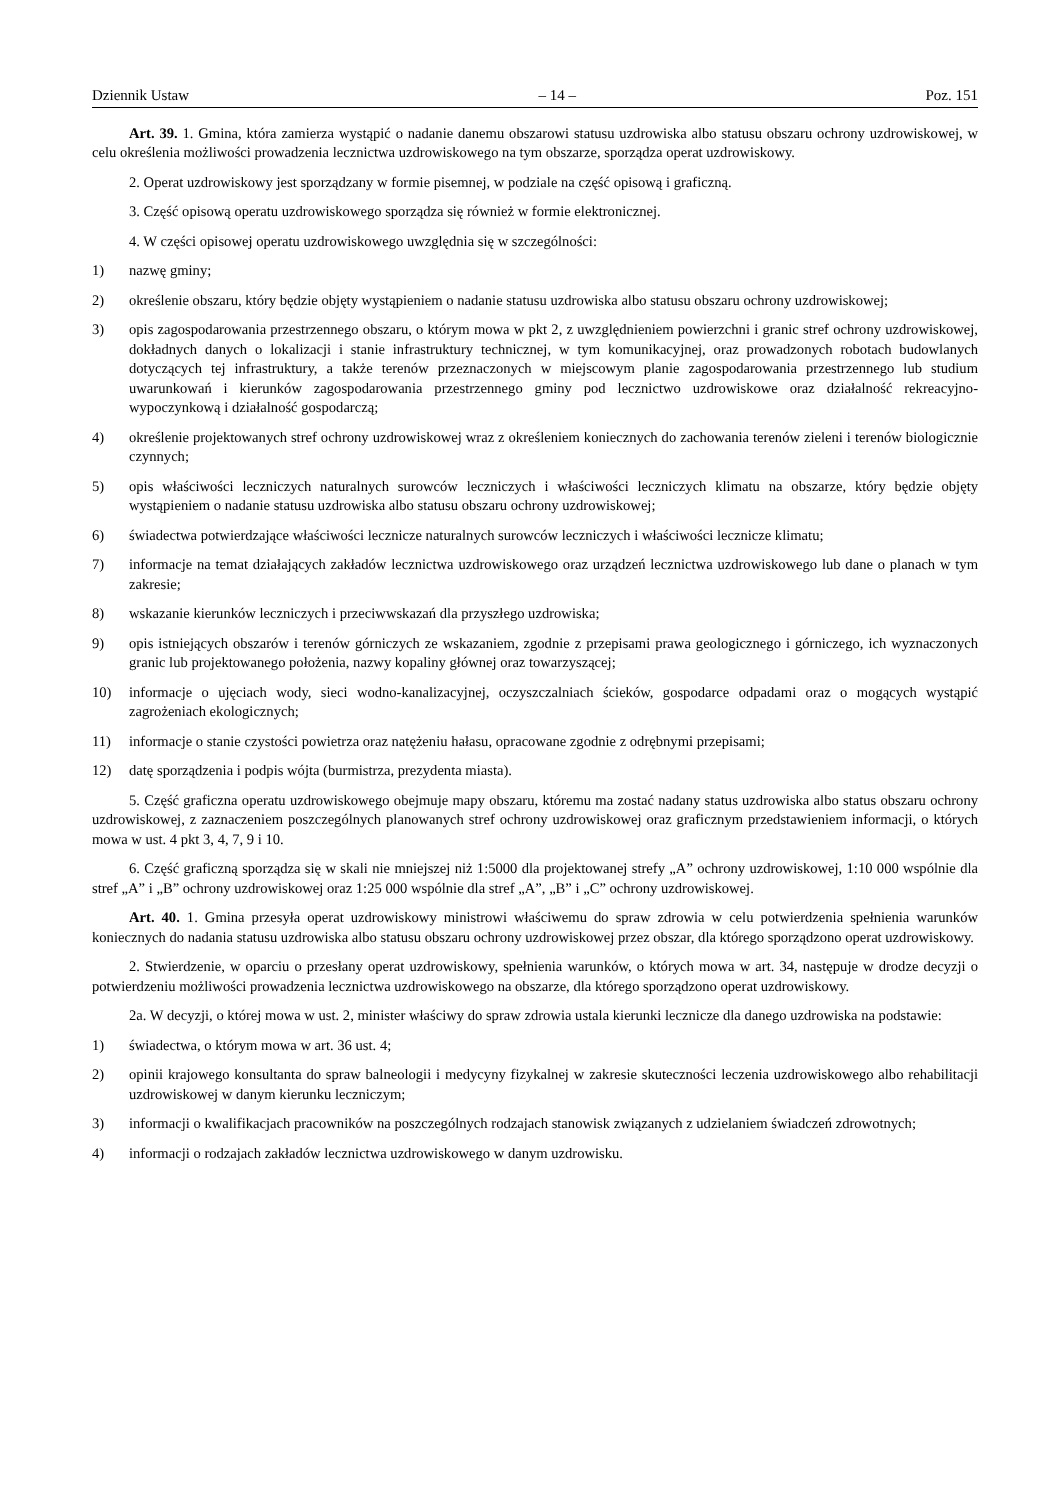Dziennik Ustaw – 14 – Poz. 151
Art. 39. 1. Gmina, która zamierza wystąpić o nadanie danemu obszarowi statusu uzdrowiska albo statusu obszaru ochrony uzdrowiskowej, w celu określenia możliwości prowadzenia lecznictwa uzdrowiskowego na tym obszarze, sporządza operat uzdrowiskowy.
2. Operat uzdrowiskowy jest sporządzany w formie pisemnej, w podziale na część opisową i graficzną.
3. Część opisową operatu uzdrowiskowego sporządza się również w formie elektronicznej.
4. W części opisowej operatu uzdrowiskowego uwzględnia się w szczególności:
1) nazwę gminy;
2) określenie obszaru, który będzie objęty wystąpieniem o nadanie statusu uzdrowiska albo statusu obszaru ochrony uzdrowiskowej;
3) opis zagospodarowania przestrzennego obszaru, o którym mowa w pkt 2, z uwzględnieniem powierzchni i granic stref ochrony uzdrowiskowej, dokładnych danych o lokalizacji i stanie infrastruktury technicznej, w tym komunikacyjnej, oraz prowadzonych robotach budowlanych dotyczących tej infrastruktury, a także terenów przeznaczonych w miejscowym planie zagospodarowania przestrzennego lub studium uwarunkowań i kierunków zagospodarowania przestrzennego gminy pod lecznictwo uzdrowiskowe oraz działalność rekreacyjno-wypoczynkową i działalność gospodarczą;
4) określenie projektowanych stref ochrony uzdrowiskowej wraz z określeniem koniecznych do zachowania terenów zieleni i terenów biologicznie czynnych;
5) opis właściwości leczniczych naturalnych surowców leczniczych i właściwości leczniczych klimatu na obszarze, który będzie objęty wystąpieniem o nadanie statusu uzdrowiska albo statusu obszaru ochrony uzdrowiskowej;
6) świadectwa potwierdzające właściwości lecznicze naturalnych surowców leczniczych i właściwości lecznicze klimatu;
7) informacje na temat działających zakładów lecznictwa uzdrowiskowego oraz urządzeń lecznictwa uzdrowiskowego lub dane o planach w tym zakresie;
8) wskazanie kierunków leczniczych i przeciwwskazań dla przyszłego uzdrowiska;
9) opis istniejących obszarów i terenów górniczych ze wskazaniem, zgodnie z przepisami prawa geologicznego i górniczego, ich wyznaczonych granic lub projektowanego położenia, nazwy kopaliny głównej oraz towarzyszącej;
10) informacje o ujęciach wody, sieci wodno-kanalizacyjnej, oczyszczalniach ścieków, gospodarce odpadami oraz o mogących wystąpić zagrożeniach ekologicznych;
11) informacje o stanie czystości powietrza oraz natężeniu hałasu, opracowane zgodnie z odrębnymi przepisami;
12) datę sporządzenia i podpis wójta (burmistrza, prezydenta miasta).
5. Część graficzna operatu uzdrowiskowego obejmuje mapy obszaru, któremu ma zostać nadany status uzdrowiska albo status obszaru ochrony uzdrowiskowej, z zaznaczeniem poszczególnych planowanych stref ochrony uzdrowiskowej oraz graficznym przedstawieniem informacji, o których mowa w ust. 4 pkt 3, 4, 7, 9 i 10.
6. Część graficzną sporządza się w skali nie mniejszej niż 1:5000 dla projektowanej strefy „A” ochrony uzdrowiskowej, 1:10 000 wspólnie dla stref „A” i „B” ochrony uzdrowiskowej oraz 1:25 000 wspólnie dla stref „A”, „B” i „C” ochrony uzdrowiskowej.
Art. 40. 1. Gmina przesyła operat uzdrowiskowy ministrowi właściwemu do spraw zdrowia w celu potwierdzenia spełnienia warunków koniecznych do nadania statusu uzdrowiska albo statusu obszaru ochrony uzdrowiskowej przez obszar, dla którego sporządzono operat uzdrowiskowy.
2. Stwierdzenie, w oparciu o przesłany operat uzdrowiskowy, spełnienia warunków, o których mowa w art. 34, następuje w drodze decyzji o potwierdzeniu możliwości prowadzenia lecznictwa uzdrowiskowego na obszarze, dla którego sporządzono operat uzdrowiskowy.
2a. W decyzji, o której mowa w ust. 2, minister właściwy do spraw zdrowia ustala kierunki lecznicze dla danego uzdrowiska na podstawie:
1) świadectwa, o którym mowa w art. 36 ust. 4;
2) opinii krajowego konsultanta do spraw balneologii i medycyny fizykalnej w zakresie skuteczności leczenia uzdrowiskowego albo rehabilitacji uzdrowiskowej w danym kierunku leczniczym;
3) informacji o kwalifikacjach pracowników na poszczególnych rodzajach stanowisk związanych z udzielaniem świadczeń zdrowotnych;
4) informacji o rodzajach zakładów lecznictwa uzdrowiskowego w danym uzdrowisku.